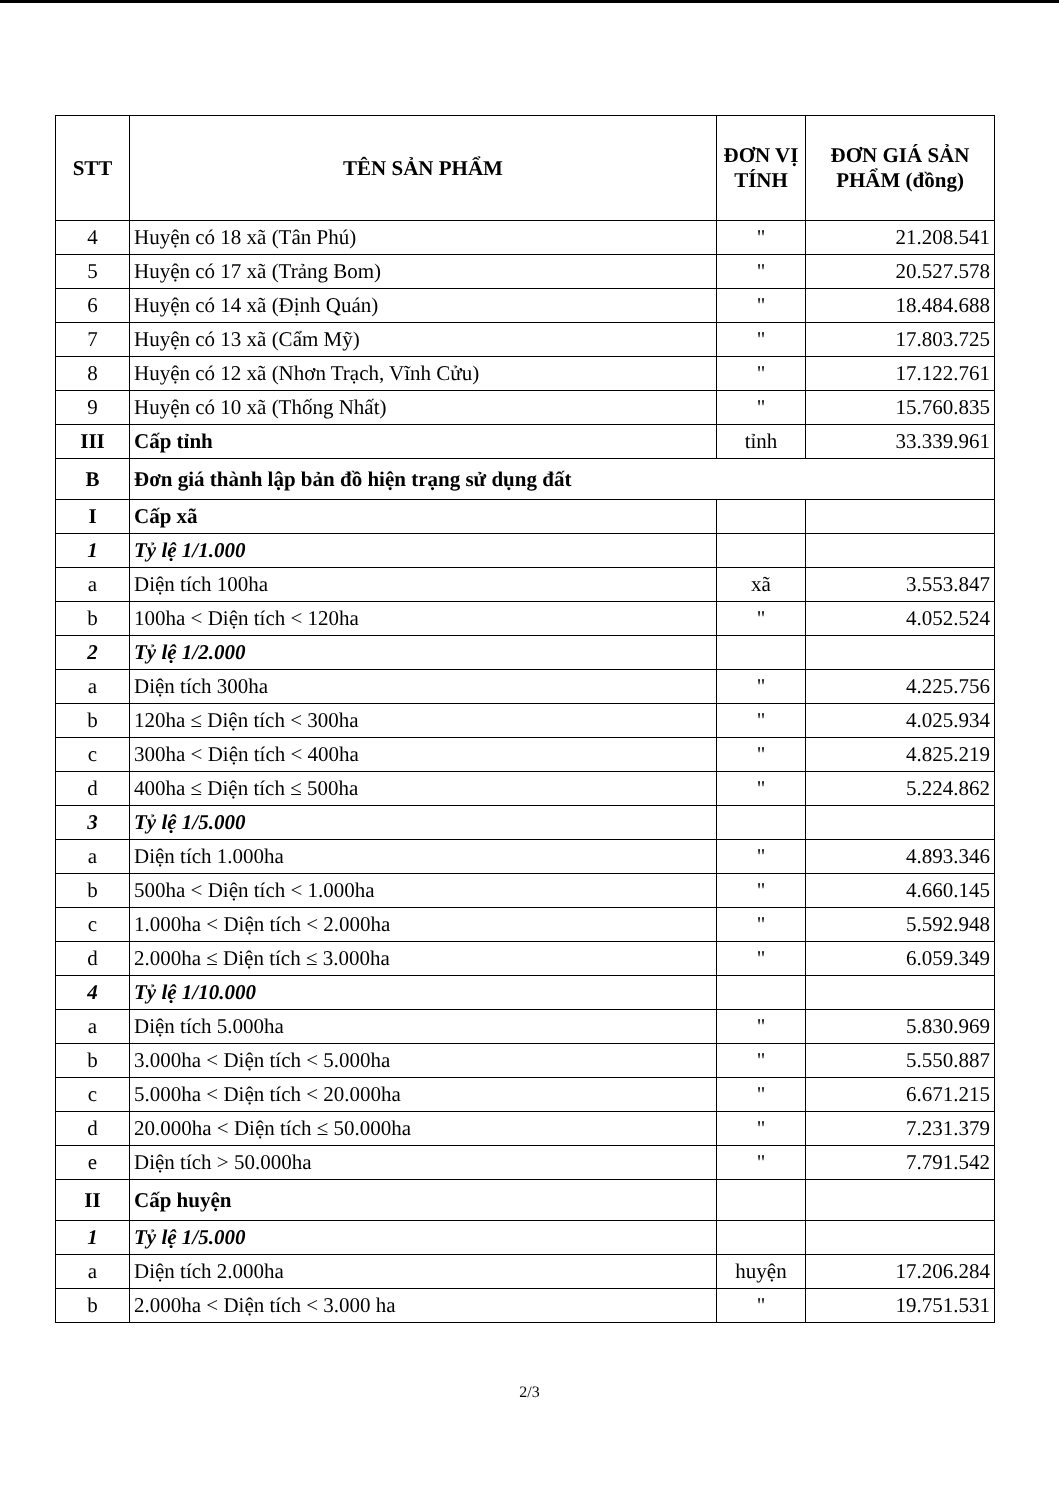| STT | TÊN SẢN PHẨM | ĐƠN VỊ TÍNH | ĐƠN GIÁ SẢN PHẨM (đồng) |
| --- | --- | --- | --- |
| 4 | Huyện có 18 xã (Tân Phú) | " | 21.208.541 |
| 5 | Huyện có 17 xã (Trảng Bom) | " | 20.527.578 |
| 6 | Huyện có 14 xã (Định Quán) | " | 18.484.688 |
| 7 | Huyện có 13 xã (Cẩm Mỹ) | " | 17.803.725 |
| 8 | Huyện có 12 xã (Nhơn Trạch, Vĩnh Cửu) | " | 17.122.761 |
| 9 | Huyện có 10 xã (Thống Nhất) | " | 15.760.835 |
| III | Cấp tỉnh | tỉnh | 33.339.961 |
| B | Đơn giá thành lập bản đồ hiện trạng sử dụng đất | | |
| I | Cấp xã | | |
| 1 | Tỷ lệ 1/1.000 | | |
| a | Diện tích 100ha | xã | 3.553.847 |
| b | 100ha < Diện tích < 120ha | " | 4.052.524 |
| 2 | Tỷ lệ 1/2.000 | | |
| a | Diện tích 300ha | " | 4.225.756 |
| b | 120ha ≤ Diện tích < 300ha | " | 4.025.934 |
| c | 300ha < Diện tích < 400ha | " | 4.825.219 |
| d | 400ha ≤ Diện tích ≤ 500ha | " | 5.224.862 |
| 3 | Tỷ lệ 1/5.000 | | |
| a | Diện tích 1.000ha | " | 4.893.346 |
| b | 500ha < Diện tích < 1.000ha | " | 4.660.145 |
| c | 1.000ha < Diện tích < 2.000ha | " | 5.592.948 |
| d | 2.000ha ≤ Diện tích ≤ 3.000ha | " | 6.059.349 |
| 4 | Tỷ lệ 1/10.000 | | |
| a | Diện tích 5.000ha | " | 5.830.969 |
| b | 3.000ha < Diện tích < 5.000ha | " | 5.550.887 |
| c | 5.000ha < Diện tích < 20.000ha | " | 6.671.215 |
| d | 20.000ha < Diện tích ≤ 50.000ha | " | 7.231.379 |
| e | Diện tích > 50.000ha | " | 7.791.542 |
| II | Cấp huyện | | |
| 1 | Tỷ lệ 1/5.000 | | |
| a | Diện tích 2.000ha | huyện | 17.206.284 |
| b | 2.000ha < Diện tích < 3.000 ha | " | 19.751.531 |
2/3